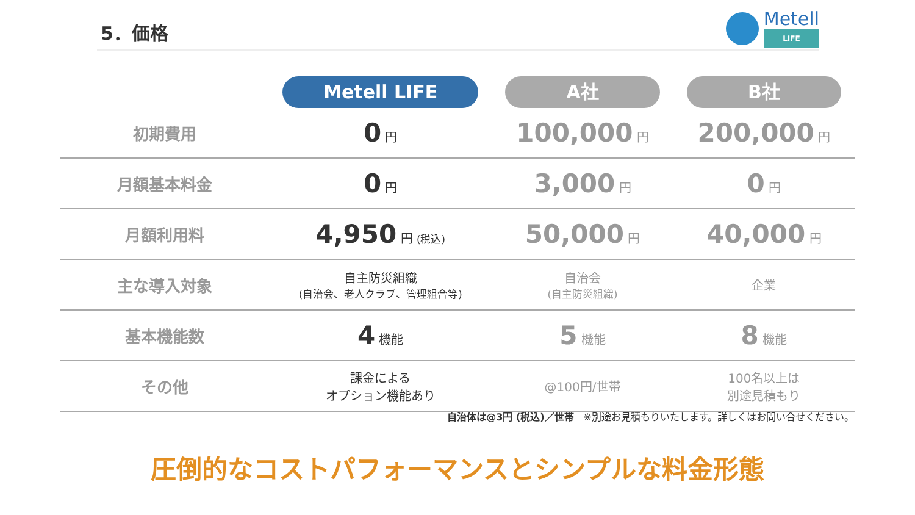5．価格
Metell
LIFE
| | Metell LIFE | A社 | B社 |
| --- | --- | --- | --- |
| 初期費用 | 0 円 | 100,000 円 | 200,000 円 |
| 月額基本料金 | 0 円 | 3,000 円 | 0 円 |
| 月額利用料 | 4,950 円 (税込) | 50,000 円 | 40,000 円 |
| 主な導入対象 | 自主防災組織 (自治会、老人クラブ、管理組合等) | 自治会 (自主防災組織) | 企業 |
| 基本機能数 | 4 機能 | 5 機能 | 8 機能 |
| その他 | 課金による オプション機能あり | @100円/世帯 | 100名以上は 別途見積もり |
自治体は@3円 (税込)／世帯　※別途お見積もりいたします。詳しくはお問い合せください。
圧倒的なコストパフォーマンスとシンプルな料金形態